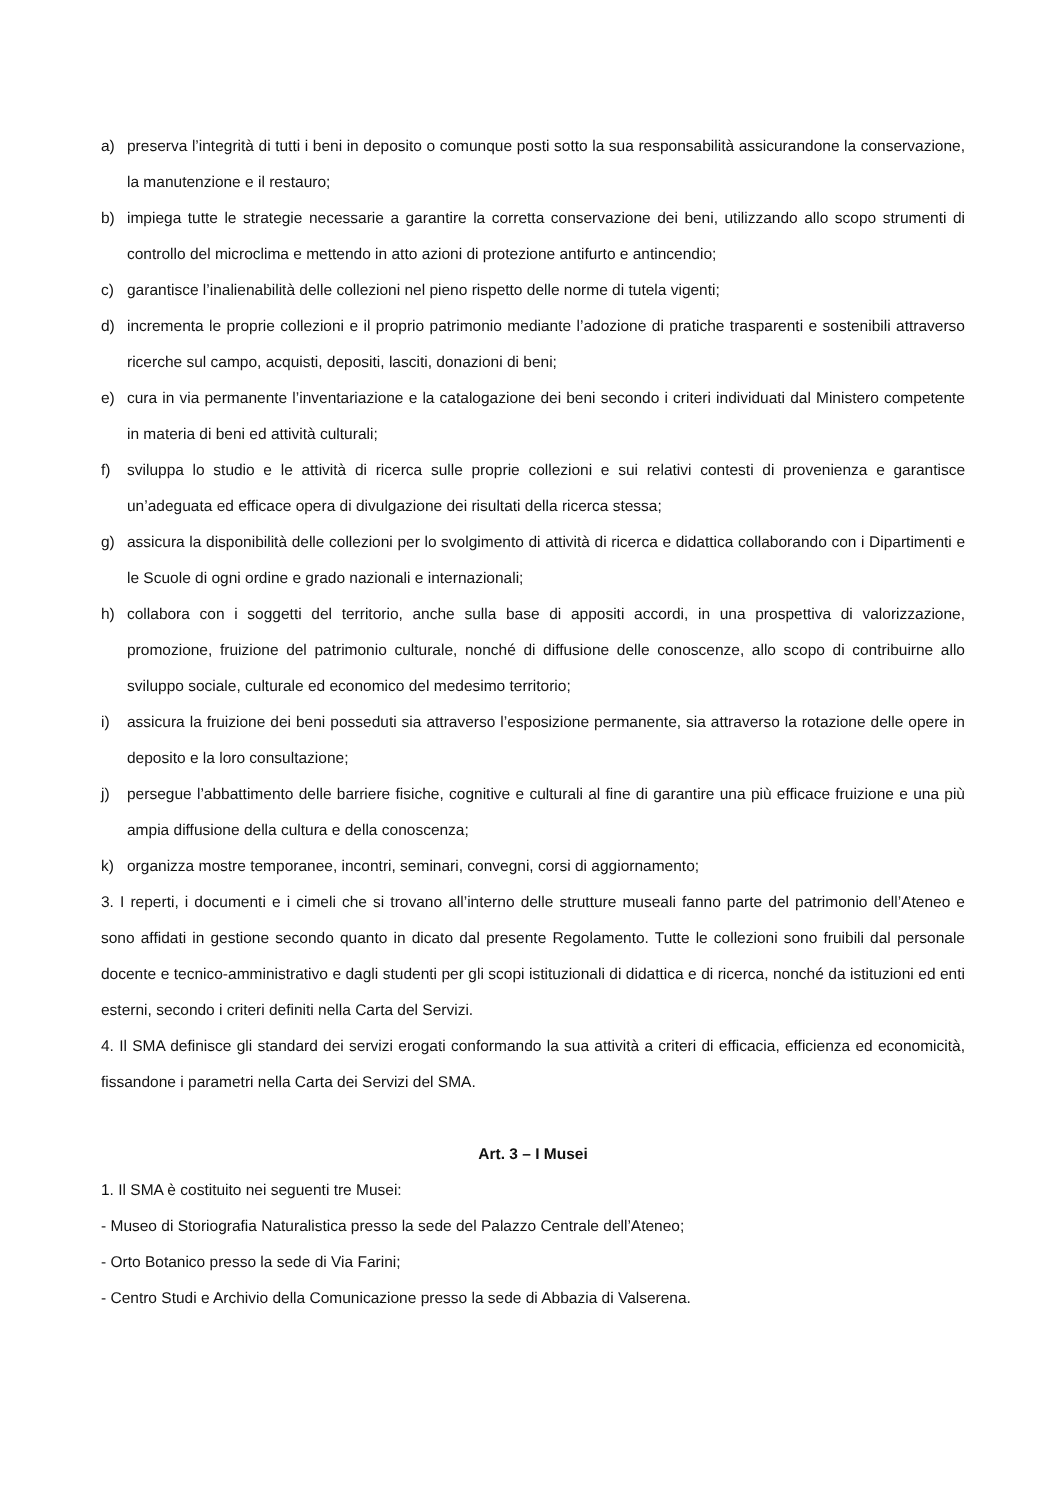a) preserva l’integrità di tutti i beni in deposito o comunque posti sotto la sua responsabilità assicurandone la conservazione, la manutenzione e il restauro;
b) impiega tutte le strategie necessarie a garantire la corretta conservazione dei beni, utilizzando allo scopo strumenti di controllo del microclima e mettendo in atto azioni di protezione antifurto e antincendio;
c) garantisce l’inalienabilità delle collezioni nel pieno rispetto delle norme di tutela vigenti;
d) incrementa le proprie collezioni e il proprio patrimonio mediante l’adozione di pratiche trasparenti e sostenibili attraverso ricerche sul campo, acquisti, depositi, lasciti, donazioni di beni;
e) cura in via permanente l’inventariazione e la catalogazione dei beni secondo i criteri individuati dal Ministero competente in materia di beni ed attività culturali;
f) sviluppa lo studio e le attività di ricerca sulle proprie collezioni e sui relativi contesti di provenienza e garantisce un’adeguata ed efficace opera di divulgazione dei risultati della ricerca stessa;
g) assicura la disponibilità delle collezioni per lo svolgimento di attività di ricerca e didattica collaborando con i Dipartimenti e le Scuole di ogni ordine e grado nazionali e internazionali;
h) collabora con i soggetti del territorio, anche sulla base di appositi accordi, in una prospettiva di valorizzazione, promozione, fruizione del patrimonio culturale, nonché di diffusione delle conoscenze, allo scopo di contribuirne allo sviluppo sociale, culturale ed economico del medesimo territorio;
i) assicura la fruizione dei beni posseduti sia attraverso l’esposizione permanente, sia attraverso la rotazione delle opere in deposito e la loro consultazione;
j) persegue l’abbattimento delle barriere fisiche, cognitive e culturali al fine di garantire una più efficace fruizione e una più ampia diffusione della cultura e della conoscenza;
k) organizza mostre temporanee, incontri, seminari, convegni, corsi di aggiornamento;
3. I reperti, i documenti e i cimeli che si trovano all’interno delle strutture museali fanno parte del patrimonio dell’Ateneo e sono affidati in gestione secondo quanto in dicato dal presente Regolamento. Tutte le collezioni sono fruibili dal personale docente e tecnico-amministrativo e dagli studenti per gli scopi istituzionali di didattica e di ricerca, nonché da istituzioni ed enti esterni, secondo i criteri definiti nella Carta del Servizi.
4. Il SMA definisce gli standard dei servizi erogati conformando la sua attività a criteri di efficacia, efficienza ed economicità, fissandone i parametri nella Carta dei Servizi del SMA.
Art. 3 – I Musei
1. Il SMA è costituito nei seguenti tre Musei:
- Museo di Storiografia Naturalistica presso la sede del Palazzo Centrale dell’Ateneo;
- Orto Botanico presso la sede di Via Farini;
- Centro Studi e Archivio della Comunicazione presso la sede di Abbazia di Valserena.